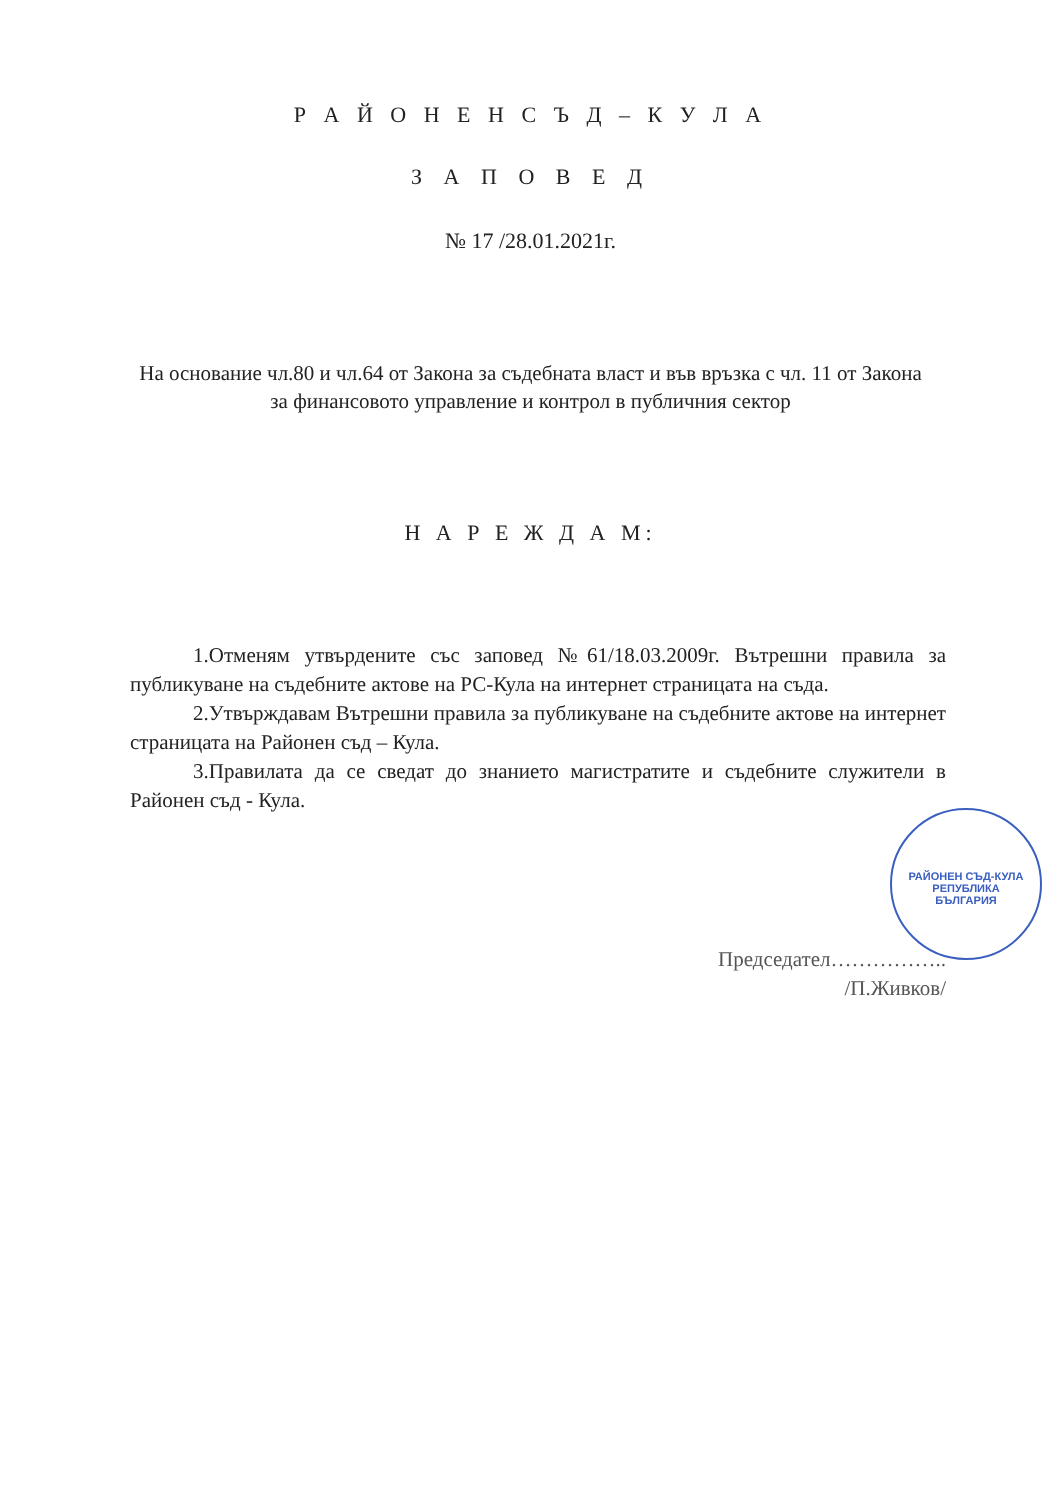Р А Й О Н Е Н С Ъ Д – К У Л А
З А П О В Е Д
№ 17 /28.01.2021г.
На основание чл.80 и чл.64 от Закона за съдебната власт и във връзка с чл. 11 от Закона за финансовото управление и контрол в публичния сектор
Н А Р Е Ж Д А М:
1.Отменям утвърдените със заповед №61/18.03.2009г. Вътрешни правила за публикуване на съдебните актове на РС-Кула на интернет страницата на съда.
2.Утвърждавам Вътрешни правила за публикуване на съдебните актове на интернет страницата на Районен съд – Кула.
3.Правилата да се сведат до знанието магистратите и съдебните служители в Районен съд - Кула.
Председател……………..
/П.Живков/
РАЙОНЕН СЪД-КУЛА
РЕПУБЛИКА
БЪЛГАРИЯ